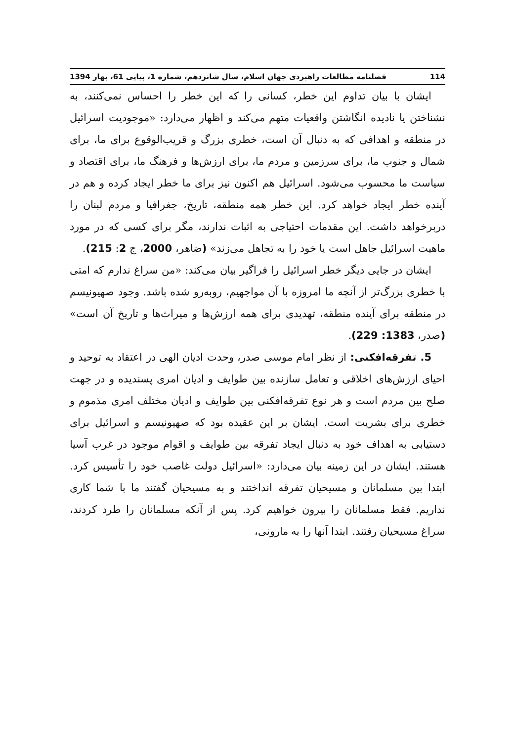114 فصلنامه مطالعات راهبردی جهان اسلام، سال شانزدهم، شماره 1، پیاپی 61، بهار 1394
ایشان با بیان تداوم این خطر، کسانی را که این خطر را احساس نمی‌کنند، به نشناختن یا نادیده انگاشتن واقعیات متهم می‌کند و اظهار می‌دارد: «موجودیت اسرائیل در منطقه و اهدافی که به دنبال آن است، خطری بزرگ و قریب‌الوقوع برای ما، برای شمال و جنوب ما، برای سرزمین و مردم ما، برای ارزش‌ها و فرهنگ ما، برای اقتصاد و سیاست ما محسوب می‌شود. اسرائیل هم اکنون نیز برای ما خطر ایجاد کرده و هم در آینده خطر ایجاد خواهد کرد. این خطر همه منطقه، تاریخ، جغرافیا و مردم لبنان را دربرخواهد داشت. این مقدمات احتیاجی به اثبات ندارند، مگر برای کسی که در مورد ماهیت اسرائیل جاهل است یا خود را به تجاهل می‌زند» (ضاهر، 2000، ج 2: 215).
ایشان در جایی دیگر خطر اسرائیل را فراگیر بیان می‌کند: «من سراغ ندارم که امتی با خطری بزرگ‌تر از آنچه ما امروزه با آن مواجهیم، روبه‌رو شده باشد. وجود صهیونیسم در منطقه برای آینده منطقه، تهدیدی برای همه ارزش‌ها و میراث‌ها و تاریخ آن است» (صدر، 1383: 229).
5. تفرقه‌افکنی: از نظر امام موسی صدر، وحدت ادیان الهی در اعتقاد به توحید و احیای ارزش‌های اخلاقی و تعامل سازنده بین طوایف و ادیان امری پسندیده و در جهت صلح بین مردم است و هر نوع تفرقه‌افکنی بین طوایف و ادیان مختلف امری مذموم و خطری برای بشریت است. ایشان بر این عقیده بود که صهیونیسم و اسرائیل برای دستیابی به اهداف خود به دنبال ایجاد تفرقه بین طوایف و اقوام موجود در غرب آسیا هستند. ایشان در این زمینه بیان می‌دارد: «اسرائیل دولت غاصب خود را تأسیس کرد. ابتدا بین مسلمانان و مسیحیان تفرقه انداختند و به مسیحیان گفتند ما با شما کاری نداریم. فقط مسلمانان را بیرون خواهیم کرد. پس از آنکه مسلمانان را طرد کردند، سراغ مسیحیان رفتند. ابتدا آنها را به مارونی،